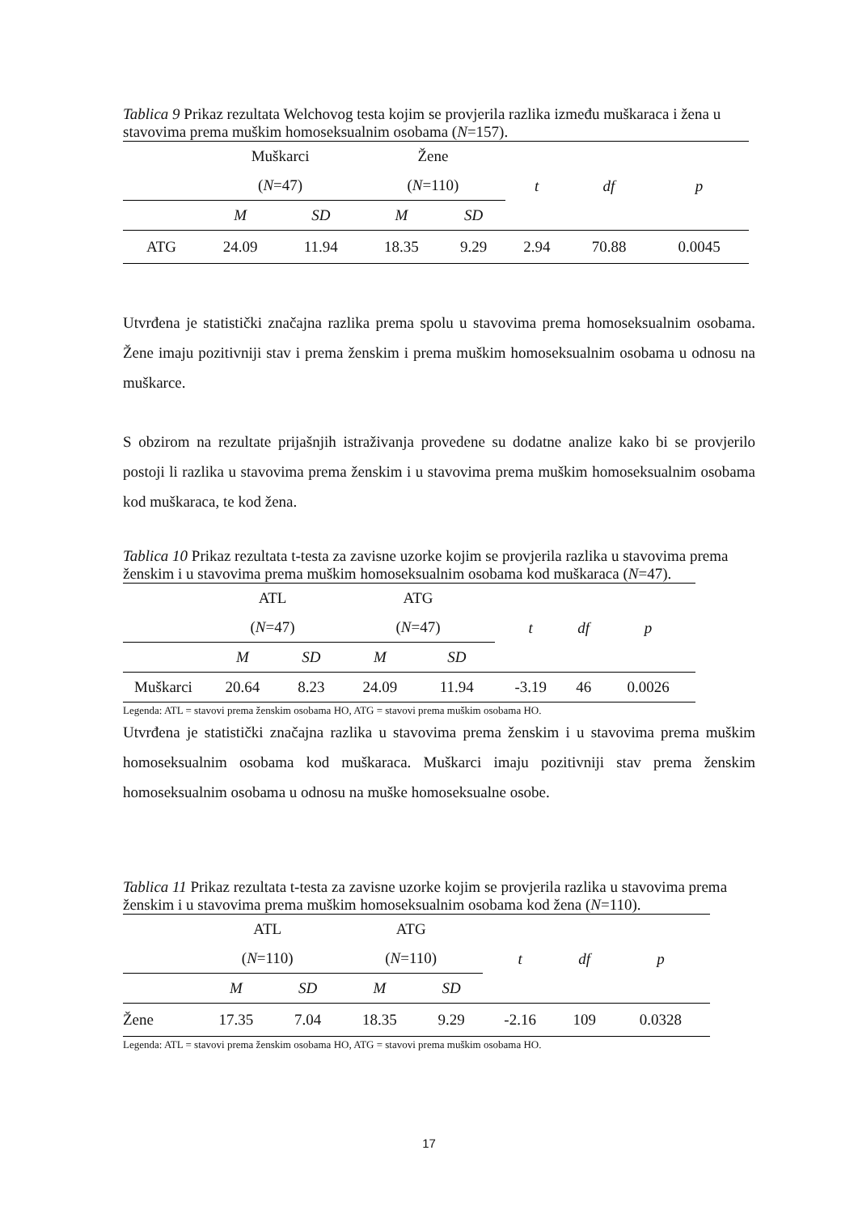Tablica 9 Prikaz rezultata Welchovog testa kojim se provjerila razlika između muškaraca i žena u stavovima prema muškim homoseksualnim osobama (N=157).
| | Muškarci | | Žene | | t | df | p |
| | ( N =47) | | ( N =110) | | | | |
| | M | SD | M | SD | | | |
| ATG | 24.09 | 11.94 | 18.35 | 9.29 | 2.94 | 70.88 | 0.0045 |
Utvrđena je statistički značajna razlika prema spolu u stavovima prema homoseksualnim osobama. Žene imaju pozitivniji stav i prema ženskim i prema muškim homoseksualnim osobama u odnosu na muškarce.
S obzirom na rezultate prijašnjih istraživanja provedene su dodatne analize kako bi se provjerilo postoji li razlika u stavovima prema ženskim i u stavovima prema muškim homoseksualnim osobama kod muškaraca, te kod žena.
Tablica 10 Prikaz rezultata t-testa za zavisne uzorke kojim se provjerila razlika u stavovima prema ženskim i u stavovima prema muškim homoseksualnim osobama kod muškaraca (N=47).
| | ATL | | ATG | | t | df | p |
| | ( N =47) | | ( N =47) | | | | |
| | M | SD | M | SD | | | |
| Muškarci | 20.64 | 8.23 | 24.09 | 11.94 | -3.19 | 46 | 0.0026 |
Legenda: ATL = stavovi prema ženskim osobama HO, ATG = stavovi prema muškim osobama HO.
Utvrđena je statistički značajna razlika u stavovima prema ženskim i u stavovima prema muškim homoseksualnim osobama kod muškaraca. Muškarci imaju pozitivniji stav prema ženskim homoseksualnim osobama u odnosu na muške homoseksualne osobe.
Tablica 11 Prikaz rezultata t-testa za zavisne uzorke kojim se provjerila razlika u stavovima prema ženskim i u stavovima prema muškim homoseksualnim osobama kod žena (N=110).
| | ATL | | ATG | | t | df | p |
| | ( N =110) | | ( N =110) | | | | |
| | M | SD | M | SD | | | |
| Žene | 17.35 | 7.04 | 18.35 | 9.29 | -2.16 | 109 | 0.0328 |
Legenda: ATL = stavovi prema ženskim osobama HO, ATG = stavovi prema muškim osobama HO.
17